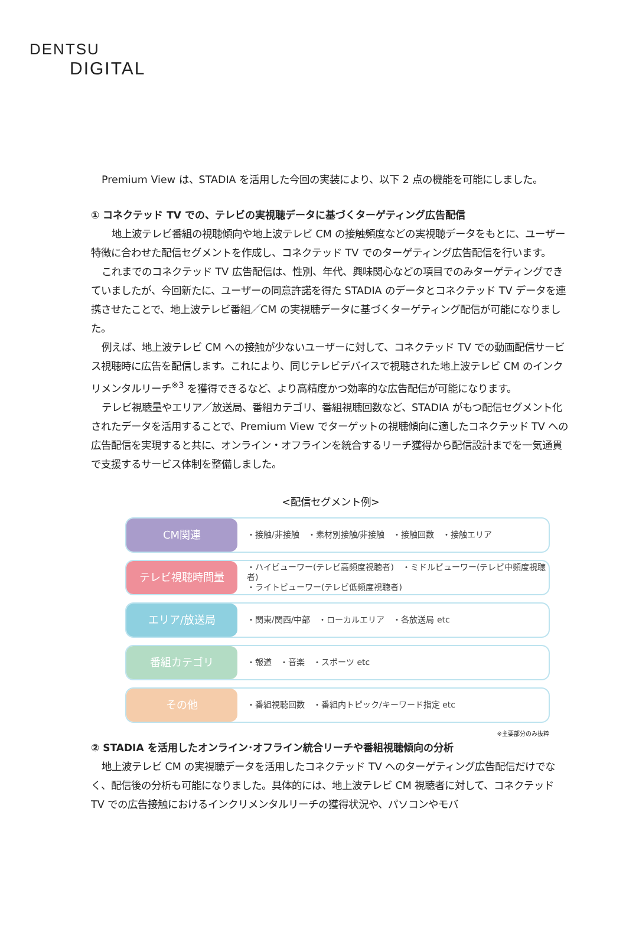DENTSU
DIGITAL
Premium View は、STADIA を活用した今回の実装により、以下 2 点の機能を可能にしました。
① コネクテッド TV での、テレビの実視聴データに基づくターゲティング広告配信
　地上波テレビ番組の視聴傾向や地上波テレビ CM の接触頻度などの実視聴データをもとに、ユーザー特徴に合わせた配信セグメントを作成し、コネクテッド TV でのターゲティング広告配信を行います。
これまでのコネクテッド TV 広告配信は、性別、年代、興味関心などの項目でのみターゲティングできていましたが、今回新たに、ユーザーの同意許諾を得た STADIA のデータとコネクテッド TV データを連携させたことで、地上波テレビ番組／CM の実視聴データに基づくターゲティング配信が可能になりました。
例えば、地上波テレビ CM への接触が少ないユーザーに対して、コネクテッド TV での動画配信サービス視聴時に広告を配信します。これにより、同じテレビデバイスで視聴された地上波テレビ CM のインクリメンタルリーチ<sup>※3</sup> を獲得できるなど、より高精度かつ効率的な広告配信が可能になります。
テレビ視聴量やエリア／放送局、番組カテゴリ、番組視聴回数など、STADIA がもつ配信セグメント化されたデータを活用することで、Premium View でターゲットの視聴傾向に適したコネクテッド TV への広告配信を実現すると共に、オンライン・オフラインを統合するリーチ獲得から配信設計までを一気通貫で支援するサービス体制を整備しました。
<配信セグメント例>
CM関連
・接触/非接触　・素材別接触/非接触　・接触回数　・接触エリア
テレビ視聴時間量
・ハイビューワー(テレビ高頻度視聴者)　・ミドルビューワー(テレビ中頻度視聴者)
・ライトビューワー(テレビ低頻度視聴者)
エリア/放送局
・関東/関西/中部　・ローカルエリア　・各放送局 etc
番組カテゴリ
・報道　・音楽　・スポーツ etc
その他
・番組視聴回数　・番組内トピック/キーワード指定 etc
※主要部分のみ抜粋
② STADIA を活用したオンライン･オフライン統合リーチや番組視聴傾向の分析
地上波テレビ CM の実視聴データを活用したコネクテッド TV へのターゲティング広告配信だけでなく、配信後の分析も可能になりました。具体的には、地上波テレビ CM 視聴者に対して、コネクテッド TV での広告接触におけるインクリメンタルリーチの獲得状況や、パソコンやモバ